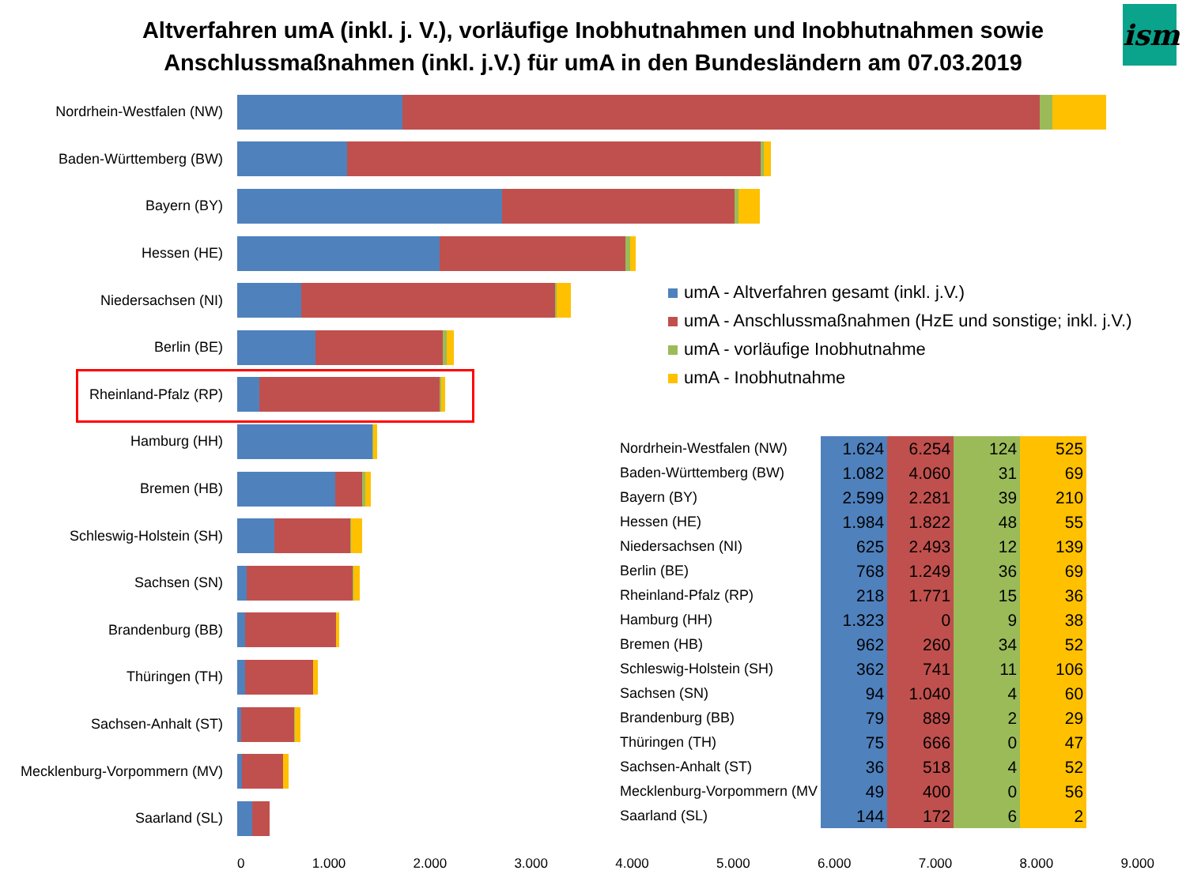Altverfahren umA (inkl. j. V.), vorläufige Inobhutnahmen und Inobhutnahmen sowie
Anschlussmaßnahmen (inkl. j.V.) für umA in den Bundesländern am 07.03.2019
ism
Nordrhein-Westfalen (NW)
Baden-Württemberg (BW)
Bayern (BY)
Hessen (HE)
Niedersachsen (NI)
Berlin (BE)
Rheinland-Pfalz (RP)
Hamburg (HH)
Bremen (HB)
Schleswig-Holstein (SH)
Sachsen (SN)
Brandenburg (BB)
Thüringen (TH)
Sachsen-Anhalt (ST)
Mecklenburg-Vorpommern (MV)
Saarland (SL)
umA - Altverfahren gesamt (inkl. j.V.)
umA - Anschlussmaßnahmen (HzE und sonstige; inkl. j.V.)
umA - vorläufige Inobhutnahme
umA - Inobhutnahme
| Nordrhein-Westfalen (NW) | 1.624 | 6.254 | 124 | 525 |
| Baden-Württemberg (BW) | 1.082 | 4.060 | 31 | 69 |
| Bayern (BY) | 2.599 | 2.281 | 39 | 210 |
| Hessen (HE) | 1.984 | 1.822 | 48 | 55 |
| Niedersachsen (NI) | 625 | 2.493 | 12 | 139 |
| Berlin (BE) | 768 | 1.249 | 36 | 69 |
| Rheinland-Pfalz (RP) | 218 | 1.771 | 15 | 36 |
| Hamburg (HH) | 1.323 | 0 | 9 | 38 |
| Bremen (HB) | 962 | 260 | 34 | 52 |
| Schleswig-Holstein (SH) | 362 | 741 | 11 | 106 |
| Sachsen (SN) | 94 | 1.040 | 4 | 60 |
| Brandenburg (BB) | 79 | 889 | 2 | 29 |
| Thüringen (TH) | 75 | 666 | 0 | 47 |
| Sachsen-Anhalt (ST) | 36 | 518 | 4 | 52 |
| Mecklenburg-Vorpommern (MV | 49 | 400 | 0 | 56 |
| Saarland (SL) | 144 | 172 | 6 | 2 |
0 1.000 2.000 3.000 4.000 5.000 6.000 7.000 8.000 9.000